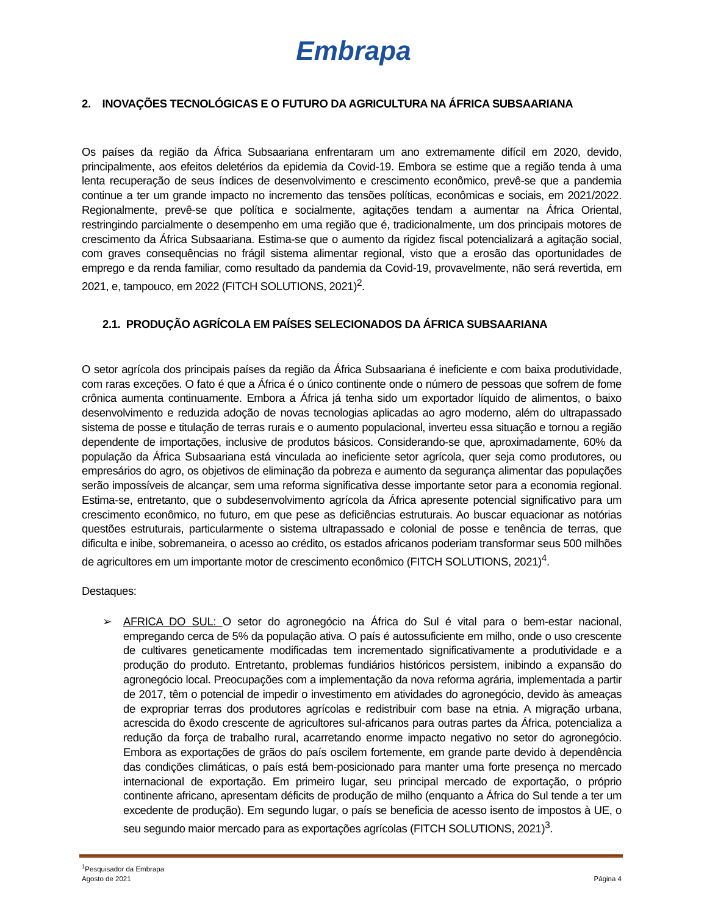Embrapa
2. INOVAÇÕES TECNOLÓGICAS E O FUTURO DA AGRICULTURA NA ÁFRICA SUBSAARIANA
Os países da região da África Subsaariana enfrentaram um ano extremamente difícil em 2020, devido, principalmente, aos efeitos deletérios da epidemia da Covid-19. Embora se estime que a região tenda à uma lenta recuperação de seus índices de desenvolvimento e crescimento econômico, prevê-se que a pandemia continue a ter um grande impacto no incremento das tensões políticas, econômicas e sociais, em 2021/2022. Regionalmente, prevê-se que política e socialmente, agitações tendam a aumentar na África Oriental, restringindo parcialmente o desempenho em uma região que é, tradicionalmente, um dos principais motores de crescimento da África Subsaariana. Estima-se que o aumento da rigidez fiscal potencializará a agitação social, com graves consequências no frágil sistema alimentar regional, visto que a erosão das oportunidades de emprego e da renda familiar, como resultado da pandemia da Covid-19, provavelmente, não será revertida, em 2021, e, tampouco, em 2022 (FITCH SOLUTIONS, 2021)<sup>2</sup>.
2.1. PRODUÇÃO AGRÍCOLA EM PAÍSES SELECIONADOS DA ÁFRICA SUBSAARIANA
O setor agrícola dos principais países da região da África Subsaariana é ineficiente e com baixa produtividade, com raras exceções. O fato é que a África é o único continente onde o número de pessoas que sofrem de fome crônica aumenta continuamente. Embora a África já tenha sido um exportador líquido de alimentos, o baixo desenvolvimento e reduzida adoção de novas tecnologias aplicadas ao agro moderno, além do ultrapassado sistema de posse e titulação de terras rurais e o aumento populacional, inverteu essa situação e tornou a região dependente de importações, inclusive de produtos básicos. Considerando-se que, aproximadamente, 60% da população da África Subsaariana está vinculada ao ineficiente setor agrícola, quer seja como produtores, ou empresários do agro, os objetivos de eliminação da pobreza e aumento da segurança alimentar das populações serão impossíveis de alcançar, sem uma reforma significativa desse importante setor para a economia regional. Estima-se, entretanto, que o subdesenvolvimento agrícola da África apresente potencial significativo para um crescimento econômico, no futuro, em que pese as deficiências estruturais. Ao buscar equacionar as notórias questões estruturais, particularmente o sistema ultrapassado e colonial de posse e tenência de terras, que dificulta e inibe, sobremaneira, o acesso ao crédito, os estados africanos poderiam transformar seus 500 milhões de agricultores em um importante motor de crescimento econômico (FITCH SOLUTIONS, 2021)<sup>4</sup>.
Destaques:
➢ AFRICA DO SUL: O setor do agronegócio na África do Sul é vital para o bem-estar nacional, empregando cerca de 5% da população ativa. O país é autossuficiente em milho, onde o uso crescente de cultivares geneticamente modificadas tem incrementado significativamente a produtividade e a produção do produto. Entretanto, problemas fundiários históricos persistem, inibindo a expansão do agronegócio local. Preocupações com a implementação da nova reforma agrária, implementada a partir de 2017, têm o potencial de impedir o investimento em atividades do agronegócio, devido às ameaças de expropriar terras dos produtores agrícolas e redistribuir com base na etnia. A migração urbana, acrescida do êxodo crescente de agricultores sul-africanos para outras partes da África, potencializa a redução da força de trabalho rural, acarretando enorme impacto negativo no setor do agronegócio. Embora as exportações de grãos do país oscilem fortemente, em grande parte devido à dependência das condições climáticas, o país está bem-posicionado para manter uma forte presença no mercado internacional de exportação. Em primeiro lugar, seu principal mercado de exportação, o próprio continente africano, apresentam déficits de produção de milho (enquanto a África do Sul tende a ter um excedente de produção). Em segundo lugar, o país se beneficia de acesso isento de impostos à UE, o seu segundo maior mercado para as exportações agrícolas (FITCH SOLUTIONS, 2021)<sup>3</sup>.
<sup>1</sup> Pesquisador da Embrapa
Agosto de 2021
Página 4